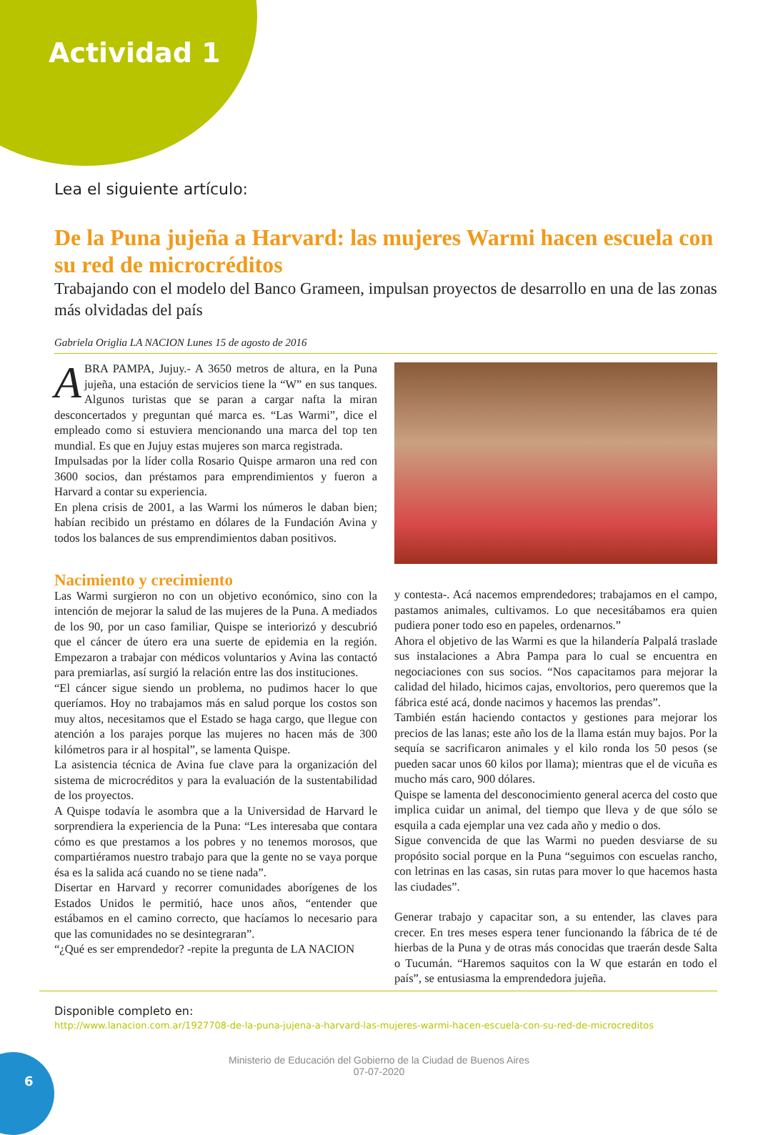Actividad 1
Lea el siguiente artículo:
De la Puna jujeña a Harvard: las mujeres Warmi hacen escuela con su red de microcréditos
Trabajando con el modelo del Banco Grameen, impulsan proyectos de desarrollo en una de las zonas más olvidadas del país
Gabriela Origlia LA NACION Lunes 15 de agosto de 2016
ABRA PAMPA, Jujuy.- A 3650 metros de altura, en la Puna jujeña, una estación de servicios tiene la “W” en sus tanques. Algunos turistas que se paran a cargar nafta la miran desconcertados y preguntan qué marca es. “Las Warmi”, dice el empleado como si estuviera mencionando una marca del top ten mundial. Es que en Jujuy estas mujeres son marca registrada.
Impulsadas por la líder colla Rosario Quispe armaron una red con 3600 socios, dan préstamos para emprendimientos y fueron a Harvard a contar su experiencia.
En plena crisis de 2001, a las Warmi los números le daban bien; habían recibido un préstamo en dólares de la Fundación Avina y todos los balances de sus emprendimientos daban positivos.
Nacimiento y crecimiento
Las Warmi surgieron no con un objetivo económico, sino con la intención de mejorar la salud de las mujeres de la Puna. A mediados de los 90, por un caso familiar, Quispe se interiorizó y descubrió que el cáncer de útero era una suerte de epidemia en la región. Empezaron a trabajar con médicos voluntarios y Avina las contactó para premiarlas, así surgió la relación entre las dos instituciones.
“El cáncer sigue siendo un problema, no pudimos hacer lo que queríamos. Hoy no trabajamos más en salud porque los costos son muy altos, necesitamos que el Estado se haga cargo, que llegue con atención a los parajes porque las mujeres no hacen más de 300 kilómetros para ir al hospital”, se lamenta Quispe.
La asistencia técnica de Avina fue clave para la organización del sistema de microcréditos y para la evaluación de la sustentabilidad de los proyectos.
A Quispe todavía le asombra que a la Universidad de Harvard le sorprendiera la experiencia de la Puna: “Les interesaba que contara cómo es que prestamos a los pobres y no tenemos morosos, que compartiéramos nuestro trabajo para que la gente no se vaya porque ésa es la salida acá cuando no se tiene nada”.
Disertar en Harvard y recorrer comunidades aborígenes de los Estados Unidos le permitió, hace unos años, “entender que estábamos en el camino correcto, que hacíamos lo necesario para que las comunidades no se desintegraran”.
“¿Qué es ser emprendedor? -repite la pregunta de LA NACION
y contesta-. Acá nacemos emprendedores; trabajamos en el campo, pastamos animales, cultivamos. Lo que necesitábamos era quien pudiera poner todo eso en papeles, ordenarnos.”
Ahora el objetivo de las Warmi es que la hilandería Palpalá traslade sus instalaciones a Abra Pampa para lo cual se encuentra en negociaciones con sus socios. “Nos capacitamos para mejorar la calidad del hilado, hicimos cajas, envoltorios, pero queremos que la fábrica esté acá, donde nacimos y hacemos las prendas”.
También están haciendo contactos y gestiones para mejorar los precios de las lanas; este año los de la llama están muy bajos. Por la sequía se sacrificaron animales y el kilo ronda los 50 pesos (se pueden sacar unos 60 kilos por llama); mientras que el de vicuña es mucho más caro, 900 dólares.
Quispe se lamenta del desconocimiento general acerca del costo que implica cuidar un animal, del tiempo que lleva y de que sólo se esquila a cada ejemplar una vez cada año y medio o dos.
Sigue convencida de que las Warmi no pueden desviarse de su propósito social porque en la Puna “seguimos con escuelas rancho, con letrinas en las casas, sin rutas para mover lo que hacemos hasta las ciudades”.
Generar trabajo y capacitar son, a su entender, las claves para crecer. En tres meses espera tener funcionando la fábrica de té de hierbas de la Puna y de otras más conocidas que traerán desde Salta o Tucumán. “Haremos saquitos con la W que estarán en todo el país”, se entusiasma la emprendedora jujeña.
Disponible completo en:
http://www.lanacion.com.ar/1927708-de-la-puna-jujena-a-harvard-las-mujeres-warmi-hacen-escuela-con-su-red-de-microcreditos
Ministerio de Educación del Gobierno de la Ciudad de Buenos Aires
07-07-2020
6